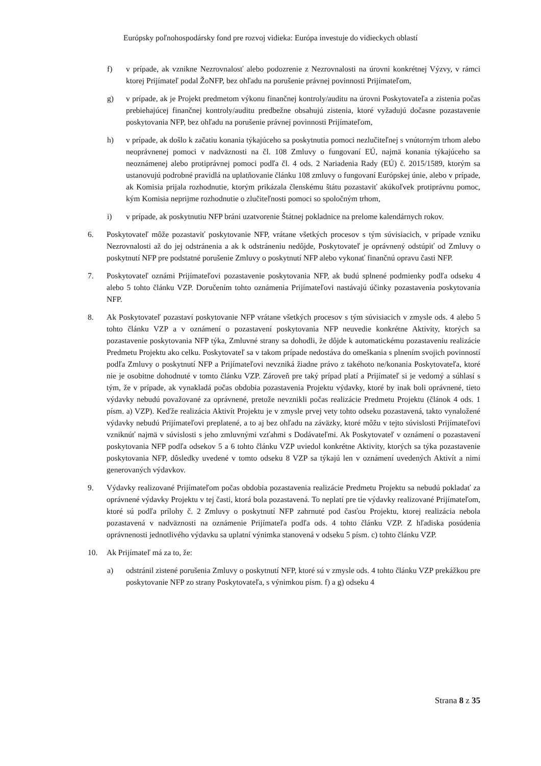Európsky poľnohospodársky fond pre rozvoj vidieka: Európa investuje do vidieckych oblastí
f) v prípade, ak vznikne Nezrovnalosť alebo podozrenie z Nezrovnalosti na úrovni konkrétnej Výzvy, v rámci ktorej Prijímateľ podal ŽoNFP, bez ohľadu na porušenie právnej povinnosti Prijímateľom,
g) v prípade, ak je Projekt predmetom výkonu finančnej kontroly/auditu na úrovni Poskytovateľa a zistenia počas prebiehajúcej finančnej kontroly/auditu predbežne obsahujú zistenia, ktoré vyžadujú dočasne pozastavenie poskytovania NFP, bez ohľadu na porušenie právnej povinnosti Prijímateľom,
h) v prípade, ak došlo k začatiu konania týkajúceho sa poskytnutia pomoci nezlučiteľnej s vnútorným trhom alebo neoprávnenej pomoci v nadväznosti na čl. 108 Zmluvy o fungovaní EÚ, najmä konania týkajúceho sa neoznámenej alebo protiprávnej pomoci podľa čl. 4 ods. 2 Nariadenia Rady (EÚ) č. 2015/1589, ktorým sa ustanovujú podrobné pravidlá na uplatňovanie článku 108 zmluvy o fungovaní Európskej únie, alebo v prípade, ak Komisia prijala rozhodnutie, ktorým prikázala členskému štátu pozastaviť akúkoľvek protiprávnu pomoc, kým Komisia neprijme rozhodnutie o zlučiteľnosti pomoci so spoločným trhom,
i) v prípade, ak poskytnutiu NFP bráni uzatvorenie Štátnej pokladnice na prelome kalendárnych rokov.
6. Poskytovateľ môže pozastaviť poskytovanie NFP, vrátane všetkých procesov s tým súvisiacich, v prípade vzniku Nezrovnalosti až do jej odstránenia a ak k odstráneniu nedôjde, Poskytovateľ je oprávnený odstúpiť od Zmluvy o poskytnutí NFP pre podstatné porušenie Zmluvy o poskytnutí NFP alebo vykonať finančnú opravu časti NFP.
7. Poskytovateľ oznámi Prijímateľovi pozastavenie poskytovania NFP, ak budú splnené podmienky podľa odseku 4 alebo 5 tohto článku VZP. Doručením tohto oznámenia Prijímateľovi nastávajú účinky pozastavenia poskytovania NFP.
8. Ak Poskytovateľ pozastaví poskytovanie NFP vrátane všetkých procesov s tým súvisiacich v zmysle ods. 4 alebo 5 tohto článku VZP a v oznámení o pozastavení poskytovania NFP neuvedie konkrétne Aktivity, ktorých sa pozastavenie poskytovania NFP týka, Zmluvné strany sa dohodli, že dôjde k automatickému pozastaveniu realizácie Predmetu Projektu ako celku. Poskytovateľ sa v takom prípade nedostáva do omeškania s plnením svojich povinností podľa Zmluvy o poskytnutí NFP a Prijímateľovi nevzniká žiadne právo z takéhoto ne/konania Poskytovateľa, ktoré nie je osobitne dohodnuté v tomto článku VZP. Zároveň pre taký prípad platí a Prijímateľ si je vedomý a súhlasí s tým, že v prípade, ak vynakladá počas obdobia pozastavenia Projektu výdavky, ktoré by inak boli oprávnené, tieto výdavky nebudú považované za oprávnené, pretože nevznikli počas realizácie Predmetu Projektu (článok 4 ods. 1 písm. a) VZP). Keďže realizácia Aktivít Projektu je v zmysle prvej vety tohto odseku pozastavená, takto vynaložené výdavky nebudú Prijímateľovi preplatené, a to aj bez ohľadu na záväzky, ktoré môžu v tejto súvislosti Prijímateľovi vzniknúť najmä v súvislosti s jeho zmluvnými vzťahmi s Dodávateľmi. Ak Poskytovateľ v oznámení o pozastavení poskytovania NFP podľa odsekov 5 a 6 tohto článku VZP uviedol konkrétne Aktivity, ktorých sa týka pozastavenie poskytovania NFP, dôsledky uvedené v tomto odseku 8 VZP sa týkajú len v oznámení uvedených Aktivít a nimi generovaných výdavkov.
9. Výdavky realizované Prijímateľom počas obdobia pozastavenia realizácie Predmetu Projektu sa nebudú pokladať za oprávnené výdavky Projektu v tej časti, ktorá bola pozastavená. To neplatí pre tie výdavky realizované Prijímateľom, ktoré sú podľa prílohy č. 2 Zmluvy o poskytnutí NFP zahrnuté pod časťou Projektu, ktorej realizácia nebola pozastavená v nadväznosti na oznámenie Prijímateľa podľa ods. 4 tohto článku VZP. Z hľadiska posúdenia oprávnenosti jednotlivého výdavku sa uplatní výnimka stanovená v odseku 5 písm. c) tohto článku VZP.
10. Ak Prijímateľ má za to, že:
a) odstránil zistené porušenia Zmluvy o poskytnutí NFP, ktoré sú v zmysle ods. 4 tohto článku VZP prekážkou pre poskytovanie NFP zo strany Poskytovateľa, s výnimkou písm. f) a g) odseku 4
Strana 8 z 35